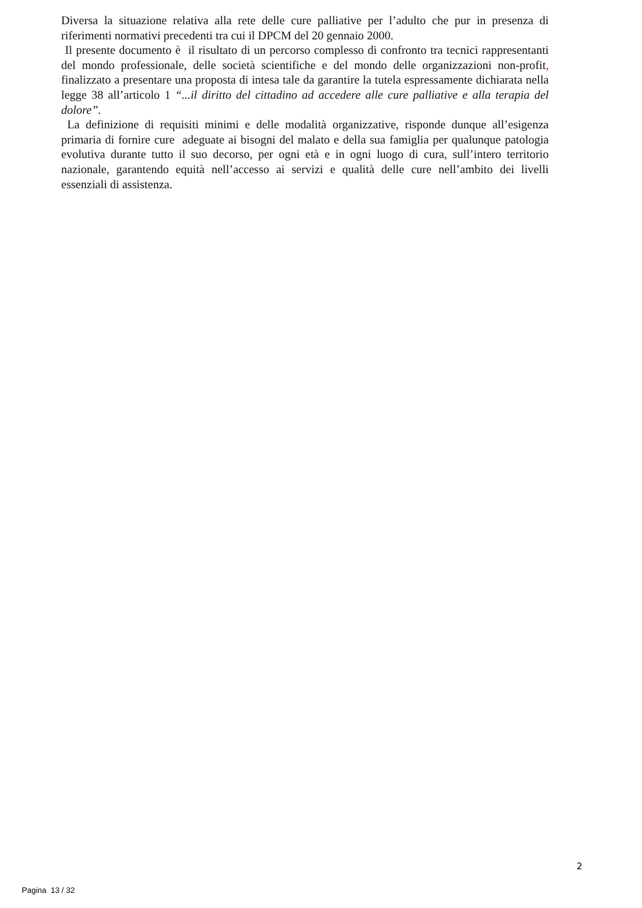Diversa la situazione relativa alla rete delle cure palliative per l’adulto che pur in presenza di riferimenti normativi precedenti tra cui il DPCM del 20 gennaio 2000.
Il presente documento è il risultato di un percorso complesso di confronto tra tecnici rappresentanti del mondo professionale, delle società scientifiche e del mondo delle organizzazioni non-profit, finalizzato a presentare una proposta di intesa tale da garantire la tutela espressamente dichiarata nella legge 38 all’articolo 1 “...il diritto del cittadino ad accedere alle cure palliative e alla terapia del dolore”.
La definizione di requisiti minimi e delle modalità organizzative, risponde dunque all’esigenza primaria di fornire cure adeguate ai bisogni del malato e della sua famiglia per qualunque patologia evolutiva durante tutto il suo decorso, per ogni età e in ogni luogo di cura, sull’intero territorio nazionale, garantendo equità nell’accesso ai servizi e qualità delle cure nell’ambito dei livelli essenziali di assistenza.
2
Pagina 13 / 32